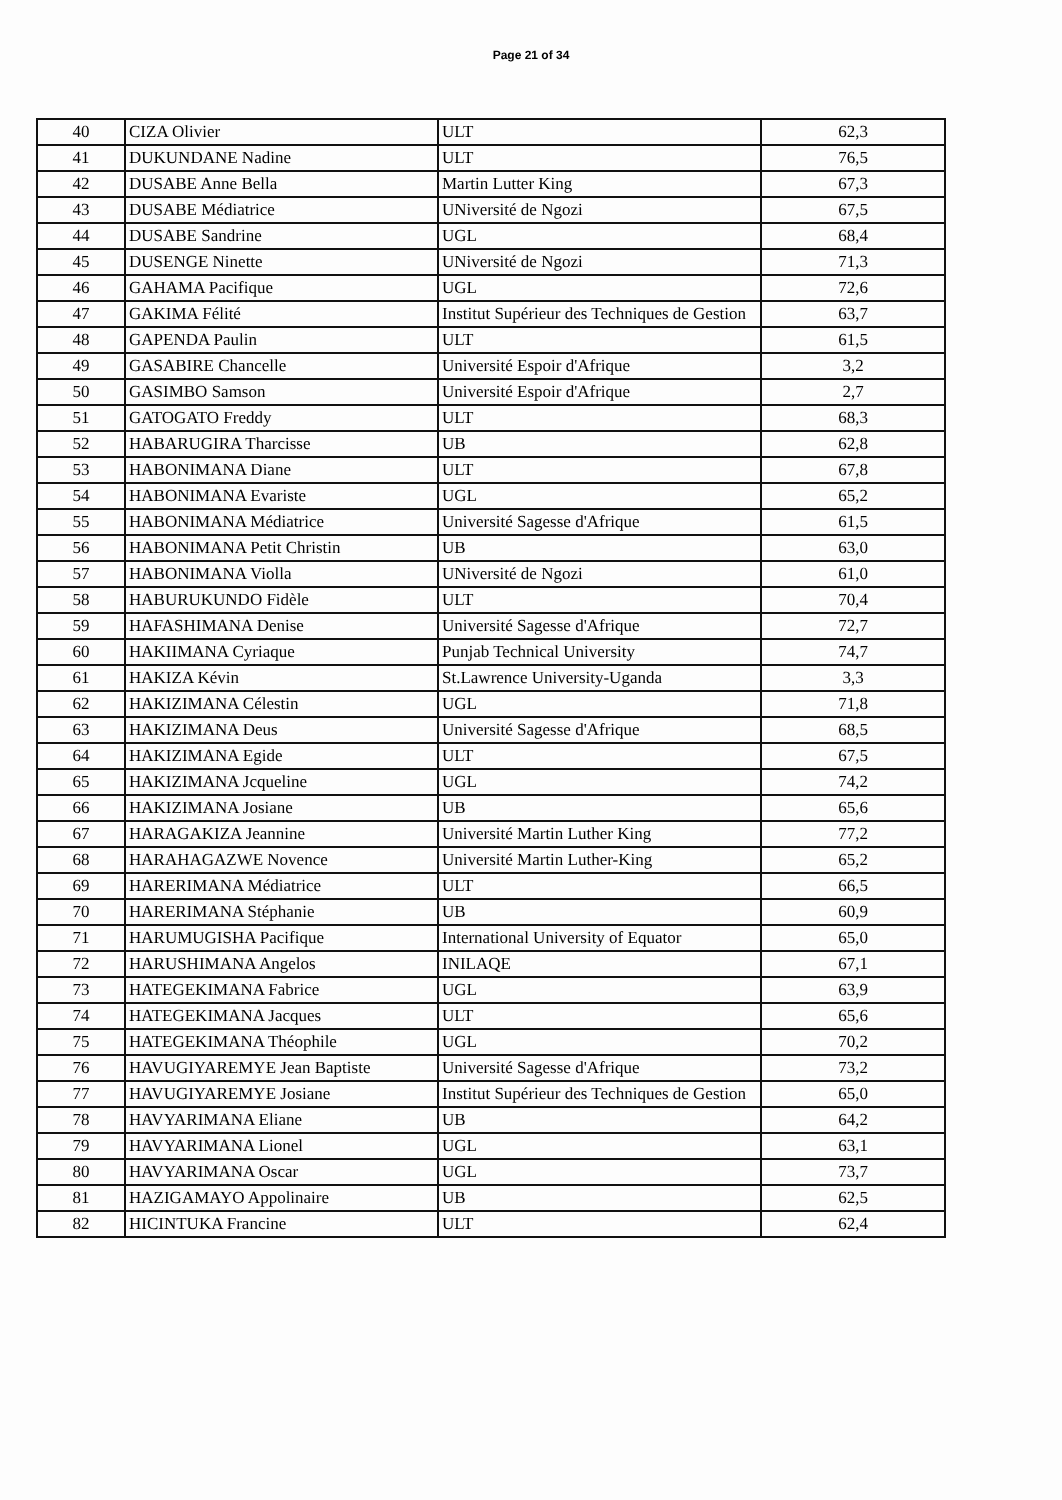Page 21 of 34
| 40 | CIZA Olivier | ULT | 62,3 |
| 41 | DUKUNDANE Nadine | ULT | 76,5 |
| 42 | DUSABE Anne Bella | Martin Lutter King | 67,3 |
| 43 | DUSABE Médiatrice | UNiversité de Ngozi | 67,5 |
| 44 | DUSABE Sandrine | UGL | 68,4 |
| 45 | DUSENGE Ninette | UNiversité de Ngozi | 71,3 |
| 46 | GAHAMA Pacifique | UGL | 72,6 |
| 47 | GAKIMA Félité | Institut Supérieur des Techniques de Gestion | 63,7 |
| 48 | GAPENDA Paulin | ULT | 61,5 |
| 49 | GASABIRE Chancelle | Université Espoir d'Afrique | 3,2 |
| 50 | GASIMBO Samson | Université Espoir d'Afrique | 2,7 |
| 51 | GATOGATO Freddy | ULT | 68,3 |
| 52 | HABARUGIRA Tharcisse | UB | 62,8 |
| 53 | HABONIMANA Diane | ULT | 67,8 |
| 54 | HABONIMANA Evariste | UGL | 65,2 |
| 55 | HABONIMANA Médiatrice | Université Sagesse d'Afrique | 61,5 |
| 56 | HABONIMANA Petit Christin | UB | 63,0 |
| 57 | HABONIMANA Violla | UNiversité de Ngozi | 61,0 |
| 58 | HABURUKUNDO Fidèle | ULT | 70,4 |
| 59 | HAFASHIMANA Denise | Université Sagesse d'Afrique | 72,7 |
| 60 | HAKIIMANA Cyriaque | Punjab Technical University | 74,7 |
| 61 | HAKIZA Kévin | St.Lawrence University-Uganda | 3,3 |
| 62 | HAKIZIMANA Célestin | UGL | 71,8 |
| 63 | HAKIZIMANA Deus | Université Sagesse d'Afrique | 68,5 |
| 64 | HAKIZIMANA Egide | ULT | 67,5 |
| 65 | HAKIZIMANA Jcqueline | UGL | 74,2 |
| 66 | HAKIZIMANA Josiane | UB | 65,6 |
| 67 | HARAGAKIZA Jeannine | Université Martin Luther King | 77,2 |
| 68 | HARAHAGAZWE Novence | Université Martin Luther-King | 65,2 |
| 69 | HARERIMANA Médiatrice | ULT | 66,5 |
| 70 | HARERIMANA Stéphanie | UB | 60,9 |
| 71 | HARUMUGISHA Pacifique | International University of Equator | 65,0 |
| 72 | HARUSHIMANA Angelos | INILAQE | 67,1 |
| 73 | HATEGEKIMANA Fabrice | UGL | 63,9 |
| 74 | HATEGEKIMANA Jacques | ULT | 65,6 |
| 75 | HATEGEKIMANA Théophile | UGL | 70,2 |
| 76 | HAVUGIYAREMYE Jean Baptiste | Université Sagesse d'Afrique | 73,2 |
| 77 | HAVUGIYAREMYE Josiane | Institut Supérieur des Techniques de Gestion | 65,0 |
| 78 | HAVYARIMANA Eliane | UB | 64,2 |
| 79 | HAVYARIMANA Lionel | UGL | 63,1 |
| 80 | HAVYARIMANA Oscar | UGL | 73,7 |
| 81 | HAZIGAMAYO Appolinaire | UB | 62,5 |
| 82 | HICINTUKA Francine | ULT | 62,4 |